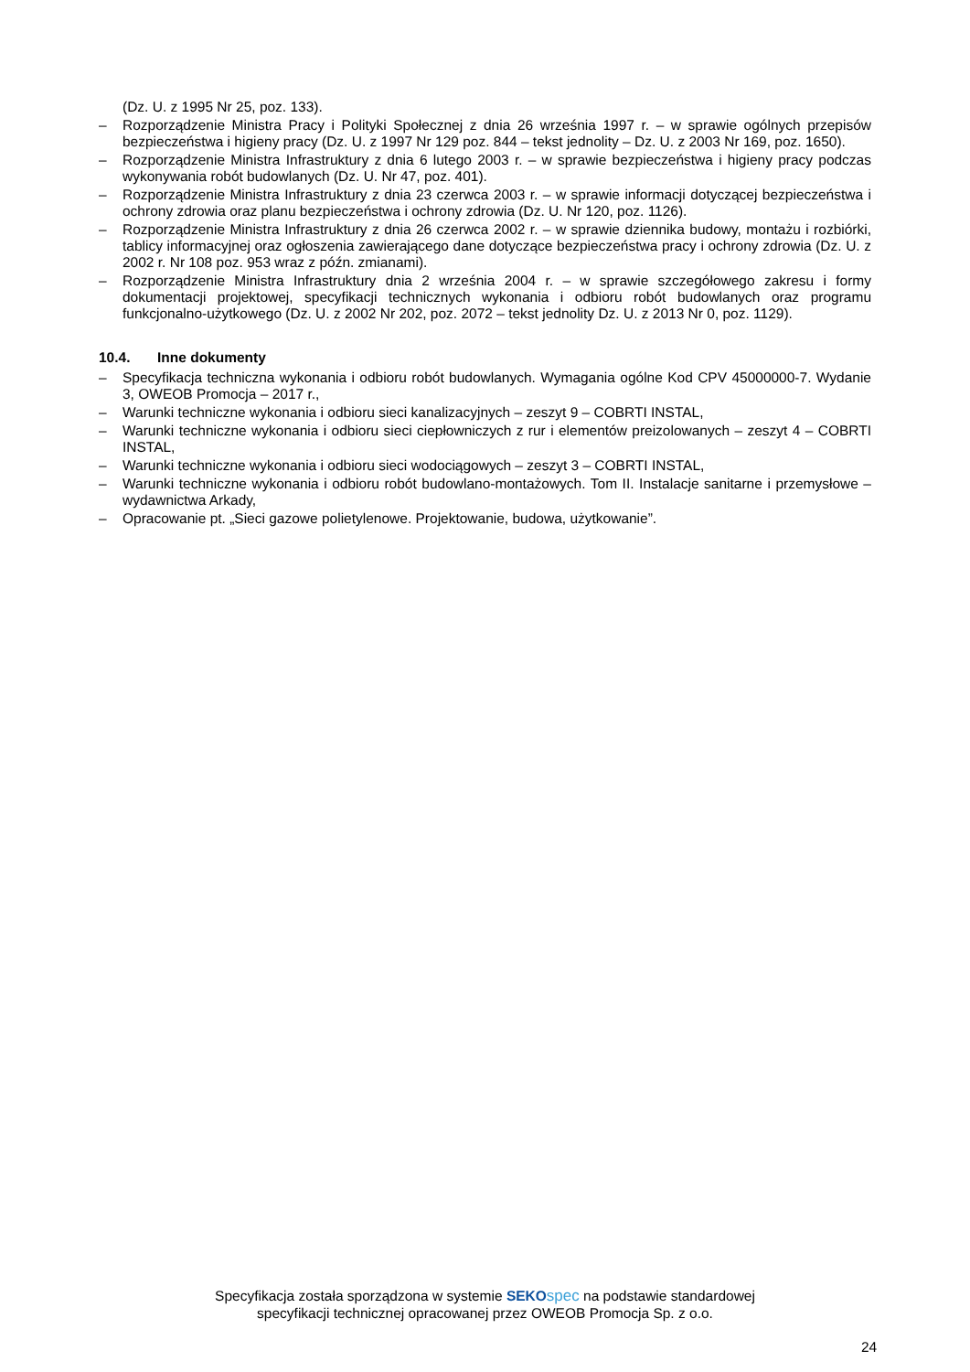(Dz. U. z 1995 Nr 25, poz. 133).
– Rozporządzenie Ministra Pracy i Polityki Społecznej z dnia 26 września 1997 r. – w sprawie ogólnych przepisów bezpieczeństwa i higieny pracy (Dz. U. z 1997 Nr 129 poz. 844 – tekst jednolity – Dz. U. z 2003 Nr 169, poz. 1650).
– Rozporządzenie Ministra Infrastruktury z dnia 6 lutego 2003 r. – w sprawie bezpieczeństwa i higieny pracy podczas wykonywania robót budowlanych (Dz. U. Nr 47, poz. 401).
– Rozporządzenie Ministra Infrastruktury z dnia 23 czerwca 2003 r. – w sprawie informacji dotyczącej bezpieczeństwa i ochrony zdrowia oraz planu bezpieczeństwa i ochrony zdrowia (Dz. U. Nr 120, poz. 1126).
– Rozporządzenie Ministra Infrastruktury z dnia 26 czerwca 2002 r. – w sprawie dziennika budowy, montażu i rozbiórki, tablicy informacyjnej oraz ogłoszenia zawierającego dane dotyczące bezpieczeństwa pracy i ochrony zdrowia (Dz. U. z 2002 r. Nr 108 poz. 953 wraz z późn. zmianami).
– Rozporządzenie Ministra Infrastruktury dnia 2 września 2004 r. – w sprawie szczegółowego zakresu i formy dokumentacji projektowej, specyfikacji technicznych wykonania i odbioru robót budowlanych oraz programu funkcjonalno-użytkowego (Dz. U. z 2002 Nr 202, poz. 2072 – tekst jednolity Dz. U. z 2013 Nr 0, poz. 1129).
10.4. Inne dokumenty
– Specyfikacja techniczna wykonania i odbioru robót budowlanych. Wymagania ogólne Kod CPV 45000000-7. Wydanie 3, OWEOB Promocja – 2017 r.,
– Warunki techniczne wykonania i odbioru sieci kanalizacyjnych – zeszyt 9 – COBRTI INSTAL,
– Warunki techniczne wykonania i odbioru sieci ciepłowniczych z rur i elementów preizolowanych – zeszyt 4 – COBRTI INSTAL,
– Warunki techniczne wykonania i odbioru sieci wodociągowych – zeszyt 3 – COBRTI INSTAL,
– Warunki techniczne wykonania i odbioru robót budowlano-montażowych. Tom II. Instalacje sanitarne i przemysłowe – wydawnictwa Arkady,
– Opracowanie pt. „Sieci gazowe polietylenowe. Projektowanie, budowa, użytkowanie”.
Specyfikacja została sporządzona w systemie SEKO spec na podstawie standardowej
specyfikacji technicznej opracowanej przez OWEOB Promocja Sp. z o.o.
24